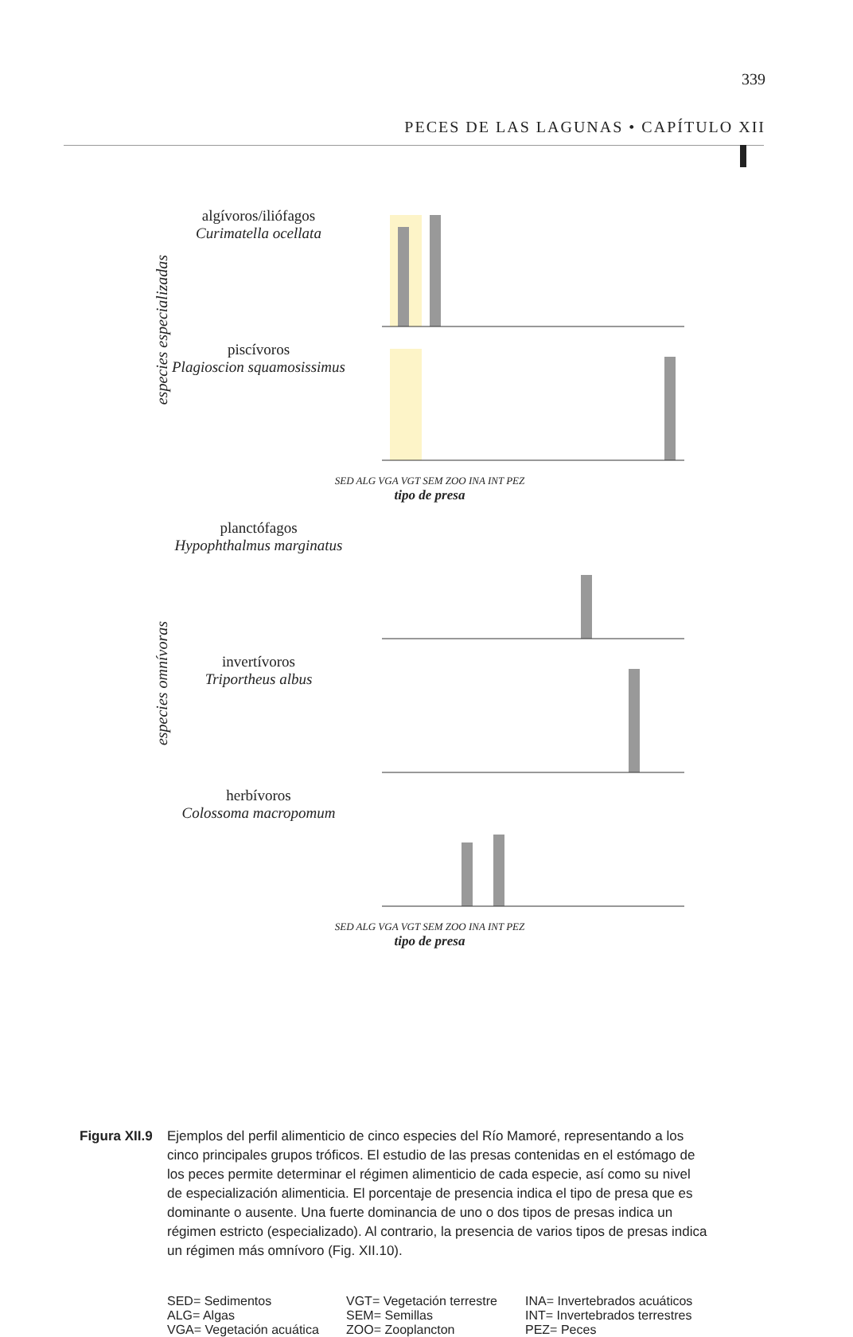339
PECES DE LAS LAGUNAS • CAPÍTULO XII
especies especializadas
especies omnívoras
algívoros/iliófagos
Curimatella ocellata
piscívoros
Plagioscion squamosissimus
SED ALG VGA VGT SEM ZOO INA INT PEZ
tipo de presa
planctófagos
Hypophthalmus marginatus
invertívoros
Triportheus albus
herbívoros
Colossoma macropomum
SED ALG VGA VGT SEM ZOO INA INT PEZ
tipo de presa
Figura XII.9 Ejemplos del perfil alimenticio de cinco especies del Río Mamoré, representando a los cinco principales grupos tróficos. El estudio de las presas contenidas en el estómago de los peces permite determinar el régimen alimenticio de cada especie, así como su nivel de especialización alimenticia. El porcentaje de presencia indica el tipo de presa que es dominante o ausente. Una fuerte dominancia de uno o dos tipos de presas indica un régimen estricto (especializado). Al contrario, la presencia de varios tipos de presas indica un régimen más omnívoro (Fig. XII.10).
SED= Sedimentos VGT= Vegetación terrestre INA= Invertebrados acuáticos ALG= Algas SEM= Semillas INT= Invertebrados terrestres VGA= Vegetación acuática ZOO= Zooplancton PEZ= Peces